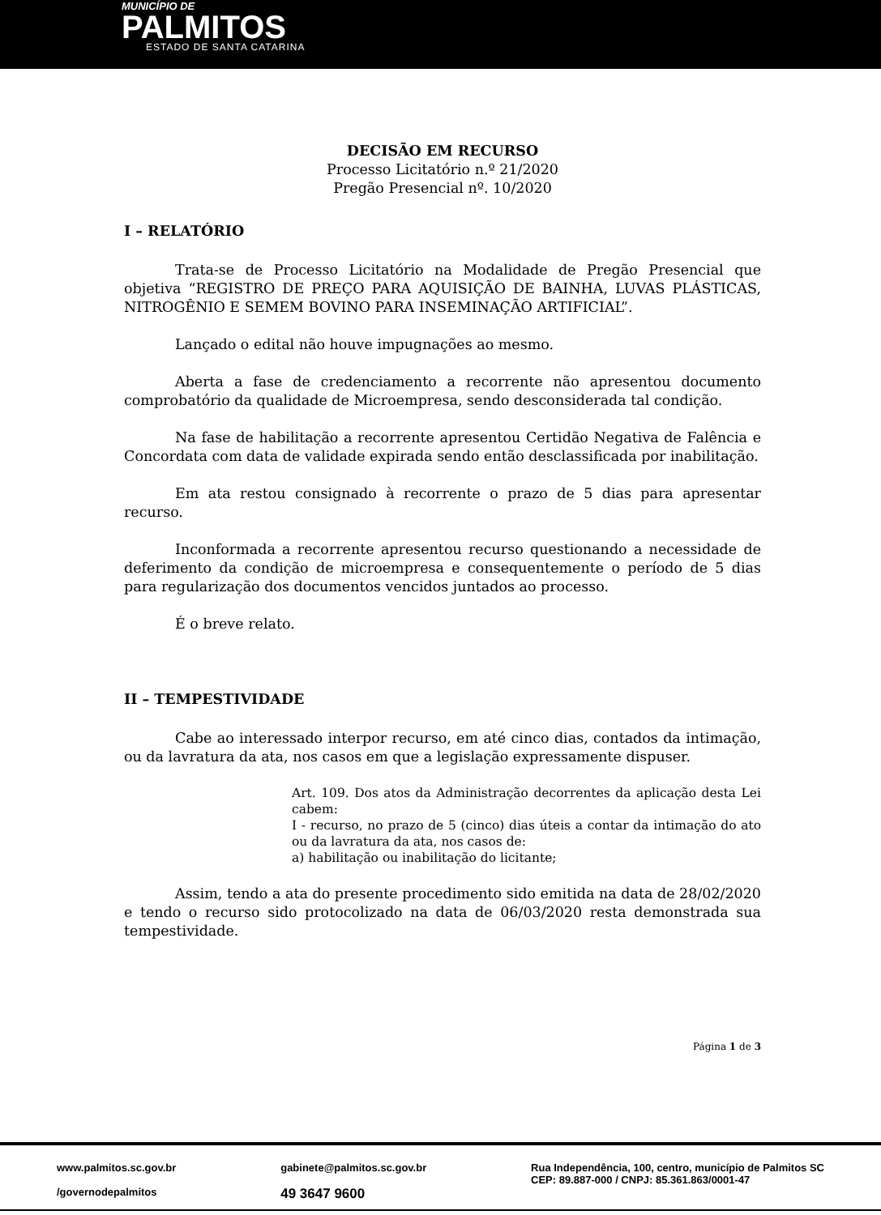MUNICÍPIO DE
PALMITOS
ESTADO DE SANTA CATARINA
DECISÃO EM RECURSO
Processo Licitatório n.º 21/2020
Pregão Presencial nº. 10/2020
I – RELATÓRIO
Trata-se de Processo Licitatório na Modalidade de Pregão Presencial que objetiva “REGISTRO DE PREÇO PARA AQUISIÇÃO DE BAINHA, LUVAS PLÁSTICAS, NITROGÊNIO E SEMEM BOVINO PARA INSEMINAÇÃO ARTIFICIAL”.
Lançado o edital não houve impugnações ao mesmo.
Aberta a fase de credenciamento a recorrente não apresentou documento comprobatório da qualidade de Microempresa, sendo desconsiderada tal condição.
Na fase de habilitação a recorrente apresentou Certidão Negativa de Falência e Concordata com data de validade expirada sendo então desclassificada por inabilitação.
Em ata restou consignado à recorrente o prazo de 5 dias para apresentar recurso.
Inconformada a recorrente apresentou recurso questionando a necessidade de deferimento da condição de microempresa e consequentemente o período de 5 dias para regularização dos documentos vencidos juntados ao processo.
É o breve relato.
II – TEMPESTIVIDADE
Cabe ao interessado interpor recurso, em até cinco dias, contados da intimação, ou da lavratura da ata, nos casos em que a legislação expressamente dispuser.
Art. 109. Dos atos da Administração decorrentes da aplicação desta Lei cabem:
I - recurso, no prazo de 5 (cinco) dias úteis a contar da intimação do ato ou da lavratura da ata, nos casos de:
a) habilitação ou inabilitação do licitante;
Assim, tendo a ata do presente procedimento sido emitida na data de 28/02/2020 e tendo o recurso sido protocolizado na data de 06/03/2020 resta demonstrada sua tempestividade.
Página 1 de 3
www.palmitos.sc.gov.br
/governodepalmitos
gabinete@palmitos.sc.gov.br
49 3647 9600
Rua Independência, 100, centro, município de Palmitos SC
CEP: 89.887-000 / CNPJ: 85.361.863/0001-47